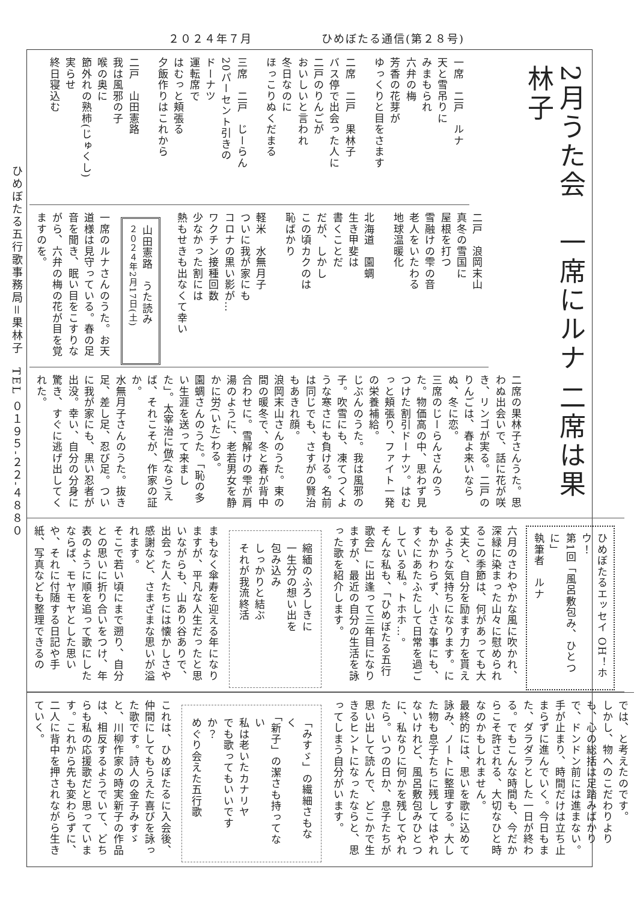２０２４年７月 ひめぼたる通信(第２８号)
ひめぼたる五行歌事務局＝果林子　TEL ０１９５-２２-４８８０
2月うた会　一席にルナ 二席は果林子
一席　二戸　ルナ
天と雪吊りに
みまもられ
六弁の梅
芳香の花芽が
ゆっくりと目をさます
二席　二戸　果林子
バス停で出会った人に
二戸のりんごが
おいしいと言われ
冬日なのに
ほっこりぬくだまる
三席　二戸　じーらん
20パーセント引きの
ドーナツ
運転席で
はむっと頬張る
夕飯作りはこれから
二戸　山田憲路
我は風邪の子
喉の奥に
節外れの熟柿(じゅくし)
実らせ
終日寝込む
二戸　浪岡末山
真冬の雪国に
屋根を打つ
雪融けの雫の音
老人をいたわる
地球温暖化
北海道　園蜩
生き甲斐は
書くことだ
だが、しかし
この頃カクのは
恥ばかり
軽米　水無月子
ついに我が家にも
コロナの黒い影が…
ワクチン接種回数
少なかった割には
熱もせきも出なくて幸い
山田憲路　うた読み
２０２４年2月17日(土)
一席のルナさんのうた。お天道様は見守っている。春の足音を聞き、眠い目をこすりながら、六弁の梅の花が目を覚ますのを。
二席の果林子さんうた。思わぬ出会いで、話に花が咲き、リンゴが実る。二戸のりんごは、春よ来いならぬ、冬に恋。
三席のじーらんさんのうた。物価高の中、思わず見つけた割引ドーナツ。はむっと頬張り、ファイト一発の栄養補給。
じぶんのうた。我は風邪の子。吹雪にも、凍てつくような寒さにも負ける。名前は同じでも、さすがの賢治もあきれ顔。
浪岡末山さんのうた。束の間の暖冬で、冬と春が背中合わせに。雪解けの雫が肩湯のように、老若男女を静かに労(いた)わる。
園蜩さんのうた。「恥の多い生涯を送って来ました」。太宰治に倣(なら)えば、それこそが、作家の証か。
水無月子さんのうた。抜き足、差し足、忍び足。ついに我が家にも、黒い忍者が出没。幸い、自分の分身に驚き、すぐに逃げ出してくれた。
ひめぼたるエッセイ OH！ホウ！
第1回「風呂敷包み、ひとつに」
執筆者　ルナ
六月のさわやかな風に吹かれ、深緑に染まった山々に慰められるこの季節は、何があっても大丈夫と、自分を励ます力を貰えるような気持ちになります。にもかかわらず、小さな事にも、すぐにあたふたして日常を過ごしている私。トホホ…。
そんな私も、「ひめぼたる五行歌会」に出逢って三年目になりますが、最近の自分の生活を詠った歌を紹介します。
縮緬のふろしきに
一生分の想い出を
包み込み
しっかりと結ぶ
それが我流終活
まもなく傘寿を迎える年になりますが、平凡な人生だったと思いながらも、山あり谷ありで、出会った人たちには懐かしさや感謝など、さまざまな思いが溢れます。
そこで若い頃にまで遡り、自分との思いに折り合いをつけ、年表のように順を追って歌にしたならば、モヤモヤとした思いや、それに付随する日記や手紙、写真なども整理できるの
では、と考えたのです。
しかし、物へのこだわりよりも、心の総括は足踏みばかりで、ドンドン前には進まない。手が止まり、時間だけは立ち止まらずに進んでいく。今日もまた、ダラダラとした一日が終わる。でもこんな時間も、今だからこそ許される、大切なひと時なのかもしれません。
最終的には、思いを歌に込めて詠み、ノートに整理する。大した物も息子たちに残してはやれないけれど、風呂敷包みひとつに、私なりに何かを残してやれたら。いつの日か、息子たちが思い出して読んで、どこかで生きるヒントになったならと、思ってしまう自分がいます。
「みすゞ」の繊細さもなく
「新子」の潔さも持ってない
私は老いたカナリヤ
でも歌ってもいいですか？
めぐり会えた五行歌
これは、ひめぼたるに入会後、仲間にしてもらえた喜びを詠った歌です。詩人の金子みすゞと、川柳作家の時実新子の作品は、相反するようでいて、どちらも私の応援歌だと思っています。これから先も変わらずに、二人に背中を押されながら生きていく。